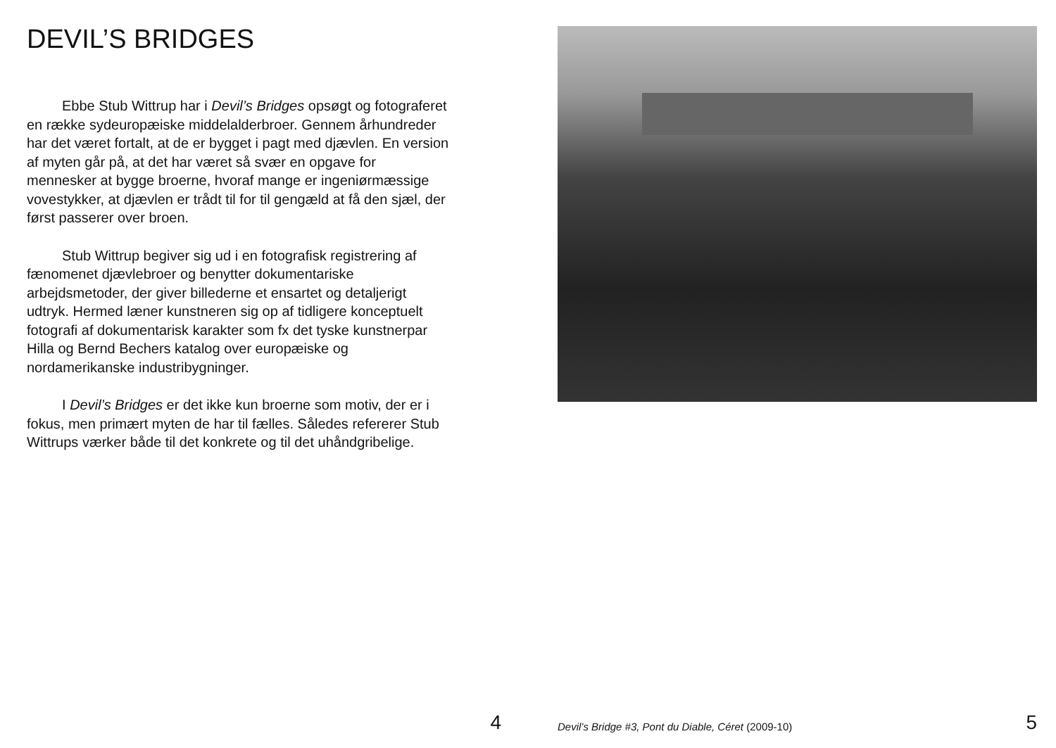DEVIL’S BRIDGES
Ebbe Stub Wittrup har i Devil’s Bridges opsøgt og fotograferet en række sydeuropæiske middelalderbroer. Gennem århundreder har det været fortalt, at de er bygget i pagt med djævlen. En version af myten går på, at det har været så svær en opgave for mennesker at bygge broerne, hvoraf mange er ingeniørmæssige vovestykker, at djævlen er trådt til for til gengæld at få den sjæl, der først passerer over broen.
Stub Wittrup begiver sig ud i en fotografisk registrering af fænomenet djævlebroer og benytter dokumentariske arbejdsmetoder, der giver billederne et ensartet og detaljerigt udtryk. Hermed læner kunstneren sig op af tidligere konceptuelt fotografi af dokumentarisk karakter som fx det tyske kunstnerpar Hilla og Bernd Bechers katalog over europæiske og nordamerikanske industribygninger.
I Devil’s Bridges er det ikke kun broerne som motiv, der er i fokus, men primært myten de har til fælles. Således refererer Stub Wittrups værker både til det konkrete og til det uhåndgribelige.
4
Devil’s Bridge #3, Pont du Diable, Céret (2009-10)
5